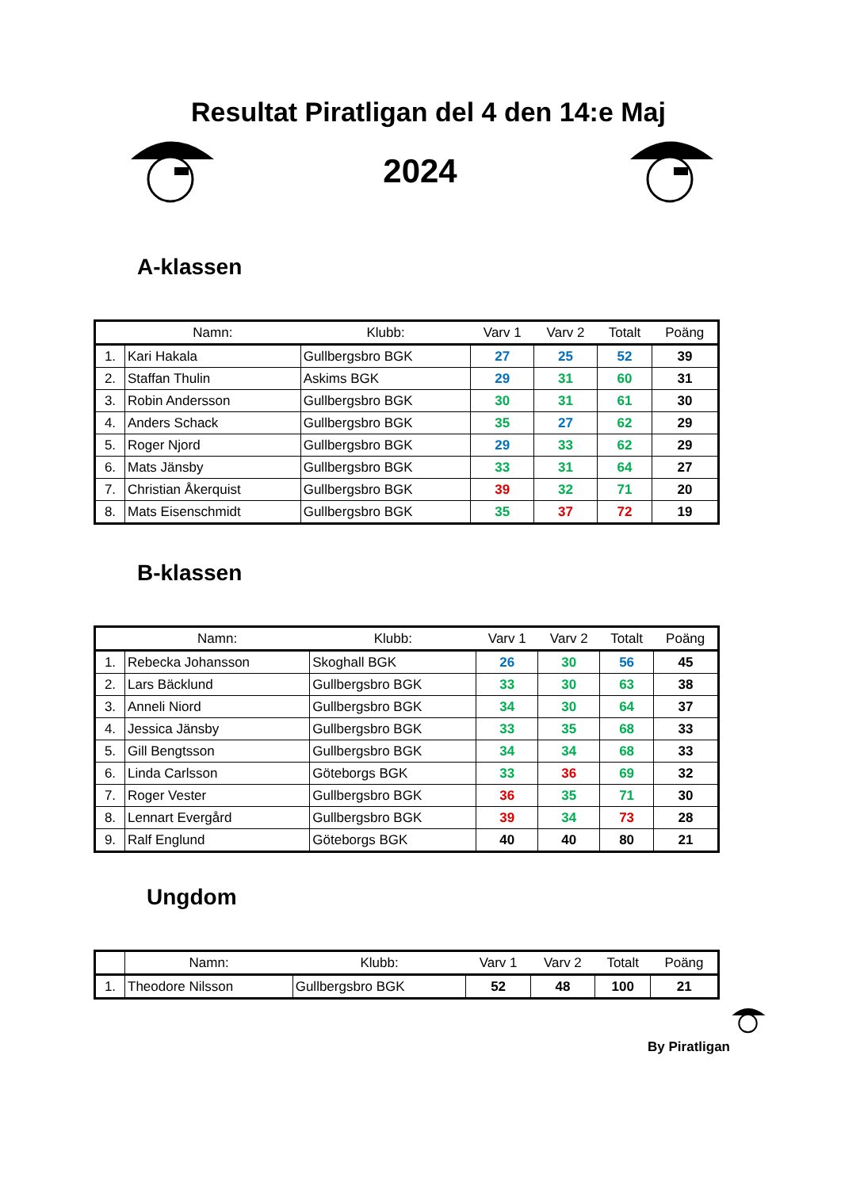Resultat Piratligan del 4 den 14:e Maj
2024
A-klassen
| | Namn: | Klubb: | Varv 1 | Varv 2 | Totalt | Poäng |
| --- | --- | --- | --- | --- | --- | --- |
| 1. | Kari Hakala | Gullbergsbro BGK | 27 | 25 | 52 | 39 |
| 2. | Staffan Thulin | Askims BGK | 29 | 31 | 60 | 31 |
| 3. | Robin Andersson | Gullbergsbro BGK | 30 | 31 | 61 | 30 |
| 4. | Anders Schack | Gullbergsbro BGK | 35 | 27 | 62 | 29 |
| 5. | Roger Njord | Gullbergsbro BGK | 29 | 33 | 62 | 29 |
| 6. | Mats Jänsby | Gullbergsbro BGK | 33 | 31 | 64 | 27 |
| 7. | Christian Åkerquist | Gullbergsbro BGK | 39 | 32 | 71 | 20 |
| 8. | Mats Eisenschmidt | Gullbergsbro BGK | 35 | 37 | 72 | 19 |
B-klassen
| | Namn: | Klubb: | Varv 1 | Varv 2 | Totalt | Poäng |
| --- | --- | --- | --- | --- | --- | --- |
| 1. | Rebecka Johansson | Skoghall BGK | 26 | 30 | 56 | 45 |
| 2. | Lars Bäcklund | Gullbergsbro BGK | 33 | 30 | 63 | 38 |
| 3. | Anneli Niord | Gullbergsbro BGK | 34 | 30 | 64 | 37 |
| 4. | Jessica Jänsby | Gullbergsbro BGK | 33 | 35 | 68 | 33 |
| 5. | Gill Bengtsson | Gullbergsbro BGK | 34 | 34 | 68 | 33 |
| 6. | Linda Carlsson | Göteborgs BGK | 33 | 36 | 69 | 32 |
| 7. | Roger Vester | Gullbergsbro BGK | 36 | 35 | 71 | 30 |
| 8. | Lennart Evergård | Gullbergsbro BGK | 39 | 34 | 73 | 28 |
| 9. | Ralf Englund | Göteborgs BGK | 40 | 40 | 80 | 21 |
Ungdom
| | Namn: | Klubb: | Varv 1 | Varv 2 | Totalt | Poäng |
| --- | --- | --- | --- | --- | --- | --- |
| 1. | Theodore Nilsson | Gullbergsbro BGK | 52 | 48 | 100 | 21 |
By Piratligan